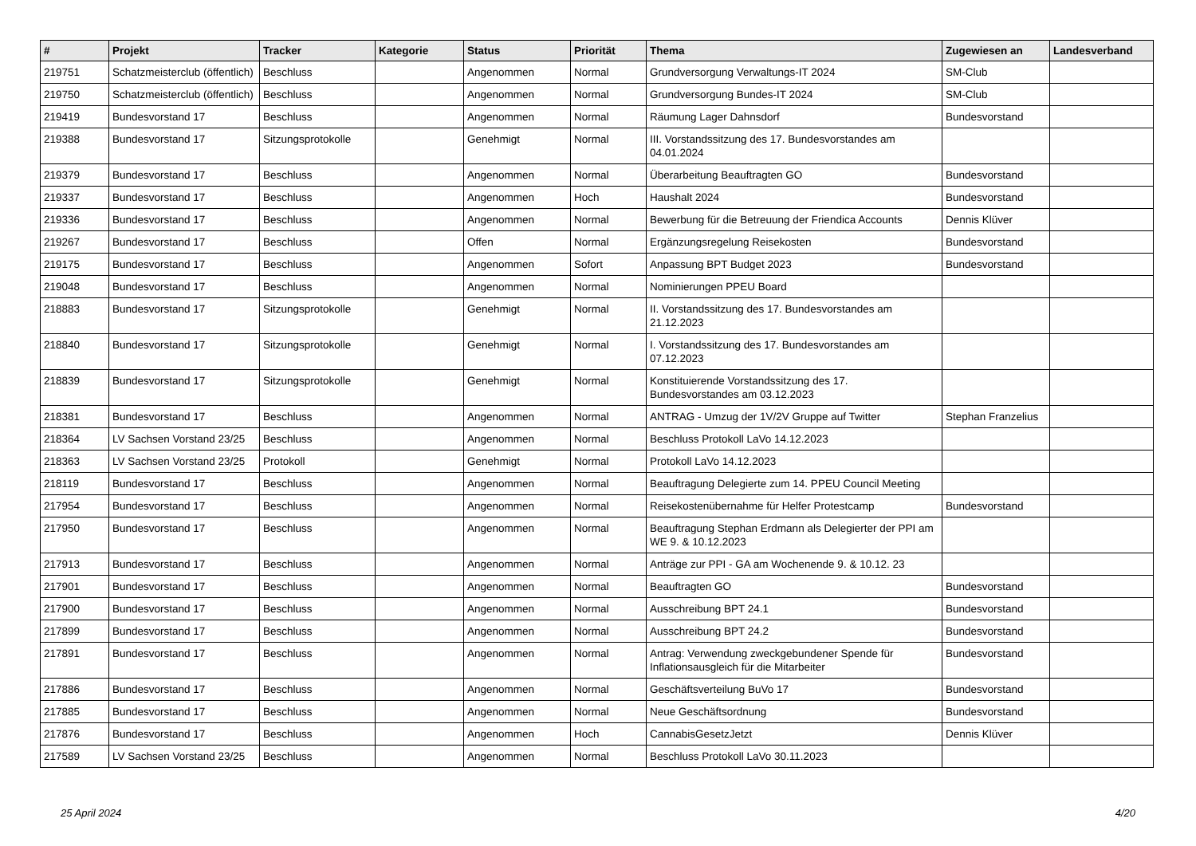| # | Projekt | Tracker | Kategorie | Status | Priorität | Thema | Zugewiesen an | Landesverband |
| --- | --- | --- | --- | --- | --- | --- | --- | --- |
| 219751 | Schatzmeisterclub (öffentlich) | Beschluss | | Angenommen | Normal | Grundversorgung Verwaltungs-IT 2024 | SM-Club | |
| 219750 | Schatzmeisterclub (öffentlich) | Beschluss | | Angenommen | Normal | Grundversorgung Bundes-IT 2024 | SM-Club | |
| 219419 | Bundesvorstand 17 | Beschluss | | Angenommen | Normal | Räumung Lager Dahnsdorf | Bundesvorstand | |
| 219388 | Bundesvorstand 17 | Sitzungsprotokolle | | Genehmigt | Normal | III. Vorstandssitzung des 17. Bundesvorstandes am 04.01.2024 | | |
| 219379 | Bundesvorstand 17 | Beschluss | | Angenommen | Normal | Überarbeitung Beauftragten GO | Bundesvorstand | |
| 219337 | Bundesvorstand 17 | Beschluss | | Angenommen | Hoch | Haushalt 2024 | Bundesvorstand | |
| 219336 | Bundesvorstand 17 | Beschluss | | Angenommen | Normal | Bewerbung für die Betreuung der Friendica Accounts | Dennis Klüver | |
| 219267 | Bundesvorstand 17 | Beschluss | | Offen | Normal | Ergänzungsregelung Reisekosten | Bundesvorstand | |
| 219175 | Bundesvorstand 17 | Beschluss | | Angenommen | Sofort | Anpassung BPT Budget 2023 | Bundesvorstand | |
| 219048 | Bundesvorstand 17 | Beschluss | | Angenommen | Normal | Nominierungen PPEU Board | | |
| 218883 | Bundesvorstand 17 | Sitzungsprotokolle | | Genehmigt | Normal | II. Vorstandssitzung des 17. Bundesvorstandes am 21.12.2023 | | |
| 218840 | Bundesvorstand 17 | Sitzungsprotokolle | | Genehmigt | Normal | I. Vorstandssitzung des 17. Bundesvorstandes am 07.12.2023 | | |
| 218839 | Bundesvorstand 17 | Sitzungsprotokolle | | Genehmigt | Normal | Konstituierende Vorstandssitzung des 17. Bundesvorstandes am 03.12.2023 | | |
| 218381 | Bundesvorstand 17 | Beschluss | | Angenommen | Normal | ANTRAG - Umzug der 1V/2V Gruppe auf Twitter | Stephan Franzelius | |
| 218364 | LV Sachsen Vorstand 23/25 | Beschluss | | Angenommen | Normal | Beschluss Protokoll LaVo 14.12.2023 | | |
| 218363 | LV Sachsen Vorstand 23/25 | Protokoll | | Genehmigt | Normal | Protokoll LaVo 14.12.2023 | | |
| 218119 | Bundesvorstand 17 | Beschluss | | Angenommen | Normal | Beauftragung Delegierte zum 14. PPEU Council Meeting | | |
| 217954 | Bundesvorstand 17 | Beschluss | | Angenommen | Normal | Reisekostenübernahme für Helfer Protestcamp | Bundesvorstand | |
| 217950 | Bundesvorstand 17 | Beschluss | | Angenommen | Normal | Beauftragung Stephan Erdmann als Delegierter der PPI am WE 9. & 10.12.2023 | | |
| 217913 | Bundesvorstand 17 | Beschluss | | Angenommen | Normal | Anträge zur PPI - GA am Wochenende 9. & 10.12. 23 | | |
| 217901 | Bundesvorstand 17 | Beschluss | | Angenommen | Normal | Beauftragten GO | Bundesvorstand | |
| 217900 | Bundesvorstand 17 | Beschluss | | Angenommen | Normal | Ausschreibung BPT 24.1 | Bundesvorstand | |
| 217899 | Bundesvorstand 17 | Beschluss | | Angenommen | Normal | Ausschreibung BPT 24.2 | Bundesvorstand | |
| 217891 | Bundesvorstand 17 | Beschluss | | Angenommen | Normal | Antrag: Verwendung zweckgebundener Spende für Inflationsausgleich für die Mitarbeiter | Bundesvorstand | |
| 217886 | Bundesvorstand 17 | Beschluss | | Angenommen | Normal | Geschäftsverteilung BuVo 17 | Bundesvorstand | |
| 217885 | Bundesvorstand 17 | Beschluss | | Angenommen | Normal | Neue Geschäftsordnung | Bundesvorstand | |
| 217876 | Bundesvorstand 17 | Beschluss | | Angenommen | Hoch | CannabisGesetzJetzt | Dennis Klüver | |
| 217589 | LV Sachsen Vorstand 23/25 | Beschluss | | Angenommen | Normal | Beschluss Protokoll LaVo 30.11.2023 | | |
25 April 2024 4/20